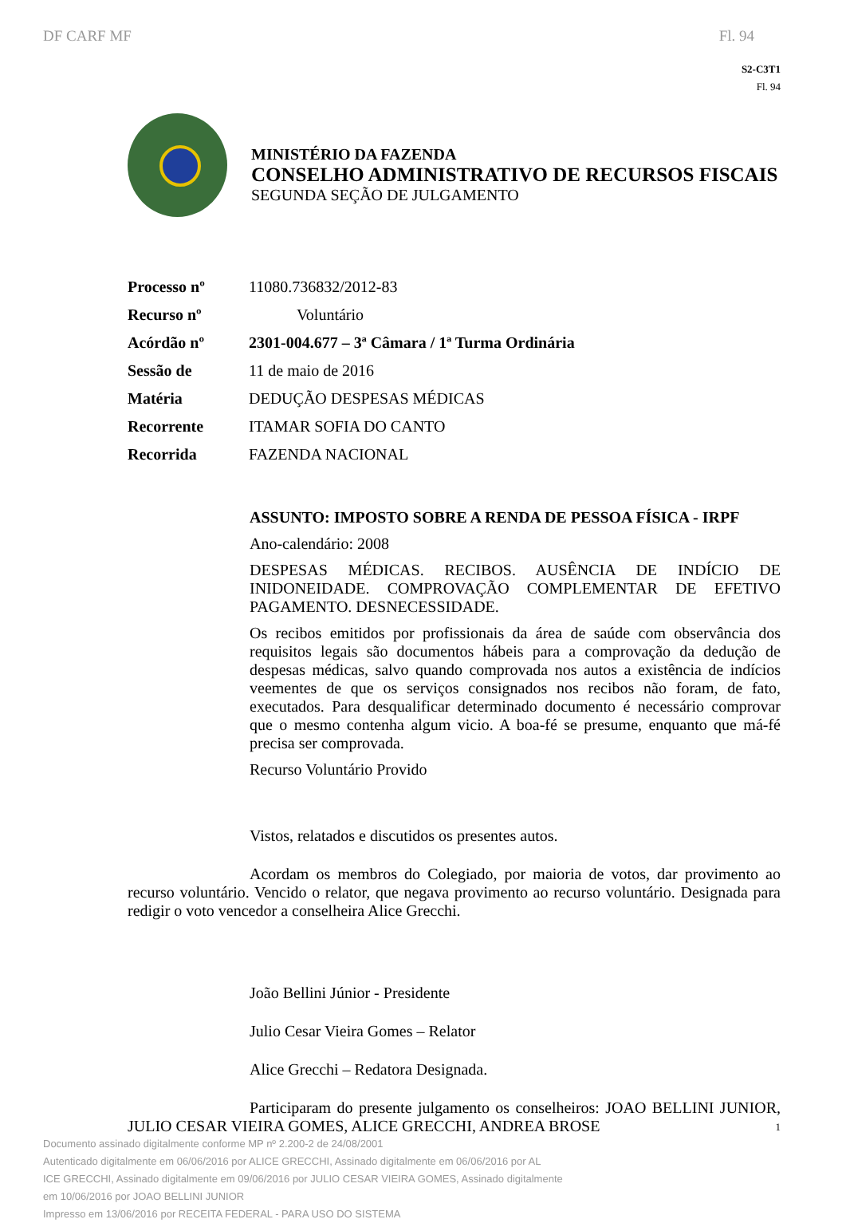DF CARF MF Fl. 94
S2-C3T1
Fl. 94
MINISTÉRIO DA FAZENDA
CONSELHO ADMINISTRATIVO DE RECURSOS FISCAIS
SEGUNDA SEÇÃO DE JULGAMENTO
| Processo nº | 11080.736832/2012-83 |
| Recurso nº | Voluntário |
| Acórdão nº | 2301-004.677 – 3ª Câmara / 1ª Turma Ordinária |
| Sessão de | 11 de maio de 2016 |
| Matéria | DEDUÇÃO DESPESAS MÉDICAS |
| Recorrente | ITAMAR SOFIA DO CANTO |
| Recorrida | FAZENDA NACIONAL |
ASSUNTO: IMPOSTO SOBRE A RENDA DE PESSOA FÍSICA - IRPF
Ano-calendário: 2008
DESPESAS MÉDICAS. RECIBOS. AUSÊNCIA DE INDÍCIO DE INIDONEIDADE. COMPROVAÇÃO COMPLEMENTAR DE EFETIVO PAGAMENTO. DESNECESSIDADE.
Os recibos emitidos por profissionais da área de saúde com observância dos requisitos legais são documentos hábeis para a comprovação da dedução de despesas médicas, salvo quando comprovada nos autos a existência de indícios veementes de que os serviços consignados nos recibos não foram, de fato, executados. Para desqualificar determinado documento é necessário comprovar que o mesmo contenha algum vicio. A boa-fé se presume, enquanto que má-fé precisa ser comprovada.
Recurso Voluntário Provido
Vistos, relatados e discutidos os presentes autos.
Acordam os membros do Colegiado, por maioria de votos, dar provimento ao recurso voluntário. Vencido o relator, que negava provimento ao recurso voluntário. Designada para redigir o voto vencedor a conselheira Alice Grecchi.
João Bellini Júnior - Presidente
Julio Cesar Vieira Gomes – Relator
Alice Grecchi – Redatora Designada.
Participaram do presente julgamento os conselheiros: JOAO BELLINI JUNIOR, JULIO CESAR VIEIRA GOMES, ALICE GRECCHI, ANDREA BROSE
Documento assinado digitalmente conforme MP nº 2.200-2 de 24/08/2001
Autenticado digitalmente em 06/06/2016 por ALICE GRECCHI, Assinado digitalmente em 06/06/2016 por AL
ICE GRECCHI, Assinado digitalmente em 09/06/2016 por JULIO CESAR VIEIRA GOMES, Assinado digitalmente
em 10/06/2016 por JOAO BELLINI JUNIOR
Impresso em 13/06/2016 por RECEITA FEDERAL - PARA USO DO SISTEMA
1